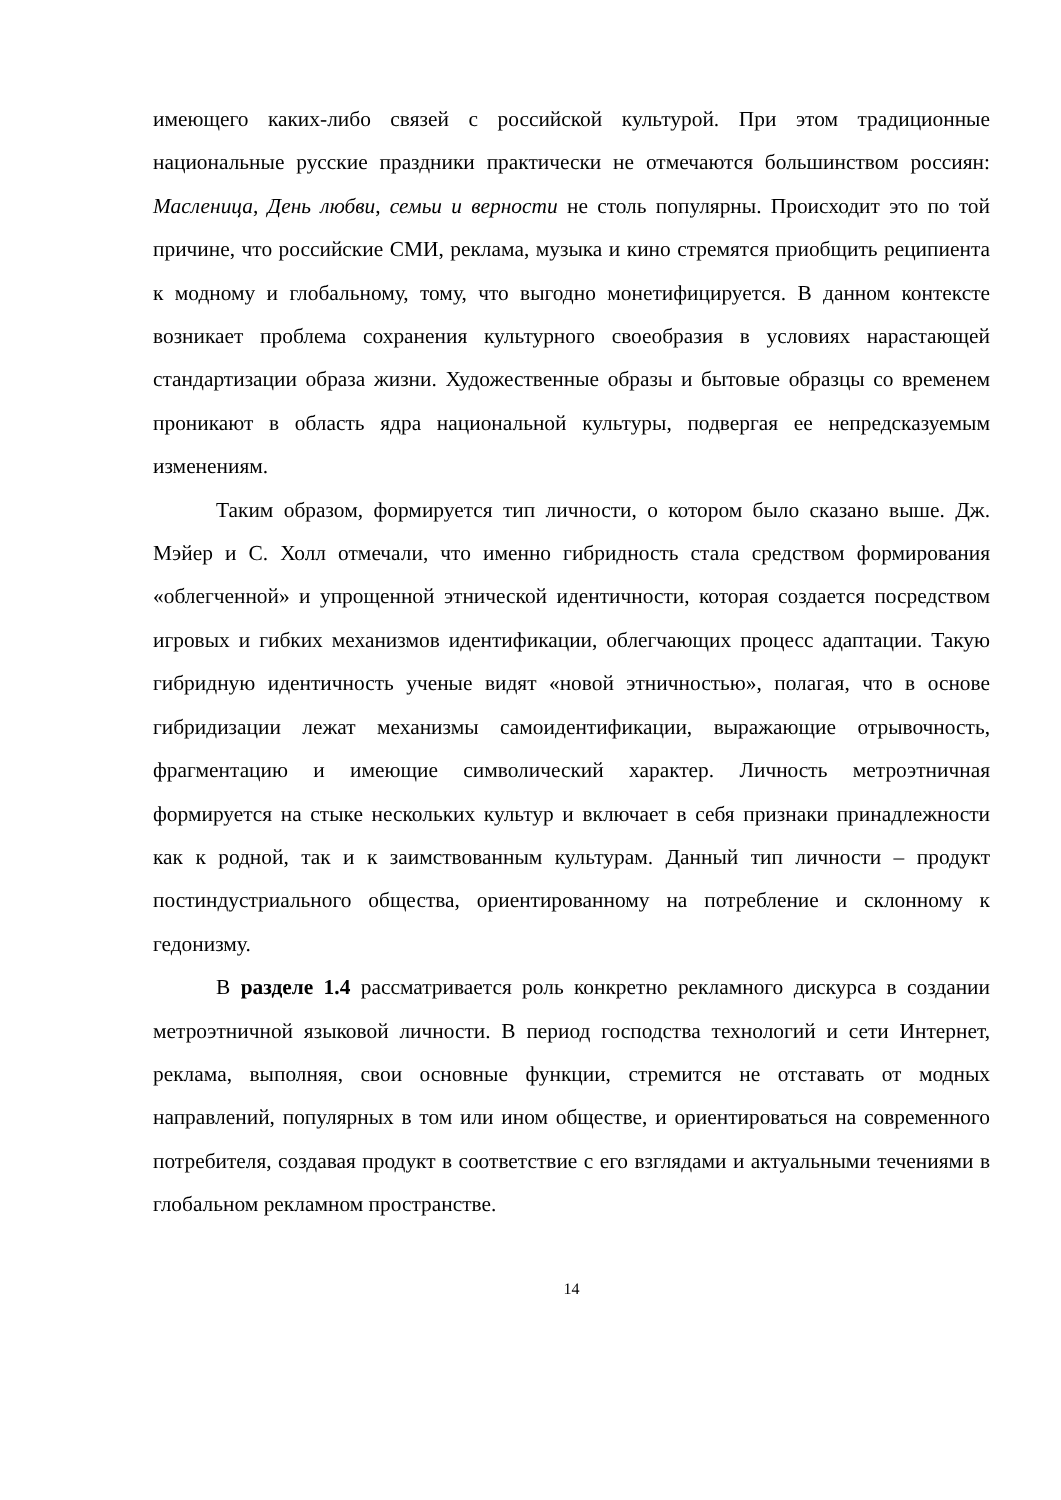имеющего каких-либо связей с российской культурой. При этом традиционные национальные русские праздники практически не отмечаются большинством россиян: Масленица, День любви, семьи и верности не столь популярны. Происходит это по той причине, что российские СМИ, реклама, музыка и кино стремятся приобщить реципиента к модному и глобальному, тому, что выгодно монетифицируется. В данном контексте возникает проблема сохранения культурного своеобразия в условиях нарастающей стандартизации образа жизни. Художественные образы и бытовые образцы со временем проникают в область ядра национальной культуры, подвергая ее непредсказуемым изменениям.
Таким образом, формируется тип личности, о котором было сказано выше. Дж. Мэйер и С. Холл отмечали, что именно гибридность стала средством формирования «облегченной» и упрощенной этнической идентичности, которая создается посредством игровых и гибких механизмов идентификации, облегчающих процесс адаптации. Такую гибридную идентичность ученые видят «новой этничностью», полагая, что в основе гибридизации лежат механизмы самоидентификации, выражающие отрывочность, фрагментацию и имеющие символический характер. Личность метроэтничная формируется на стыке нескольких культур и включает в себя признаки принадлежности как к родной, так и к заимствованным культурам. Данный тип личности – продукт постиндустриального общества, ориентированному на потребление и склонному к гедонизму.
В разделе 1.4 рассматривается роль конкретно рекламного дискурса в создании метроэтничной языковой личности. В период господства технологий и сети Интернет, реклама, выполняя, свои основные функции, стремится не отставать от модных направлений, популярных в том или ином обществе, и ориентироваться на современного потребителя, создавая продукт в соответствие с его взглядами и актуальными течениями в глобальном рекламном пространстве.
14